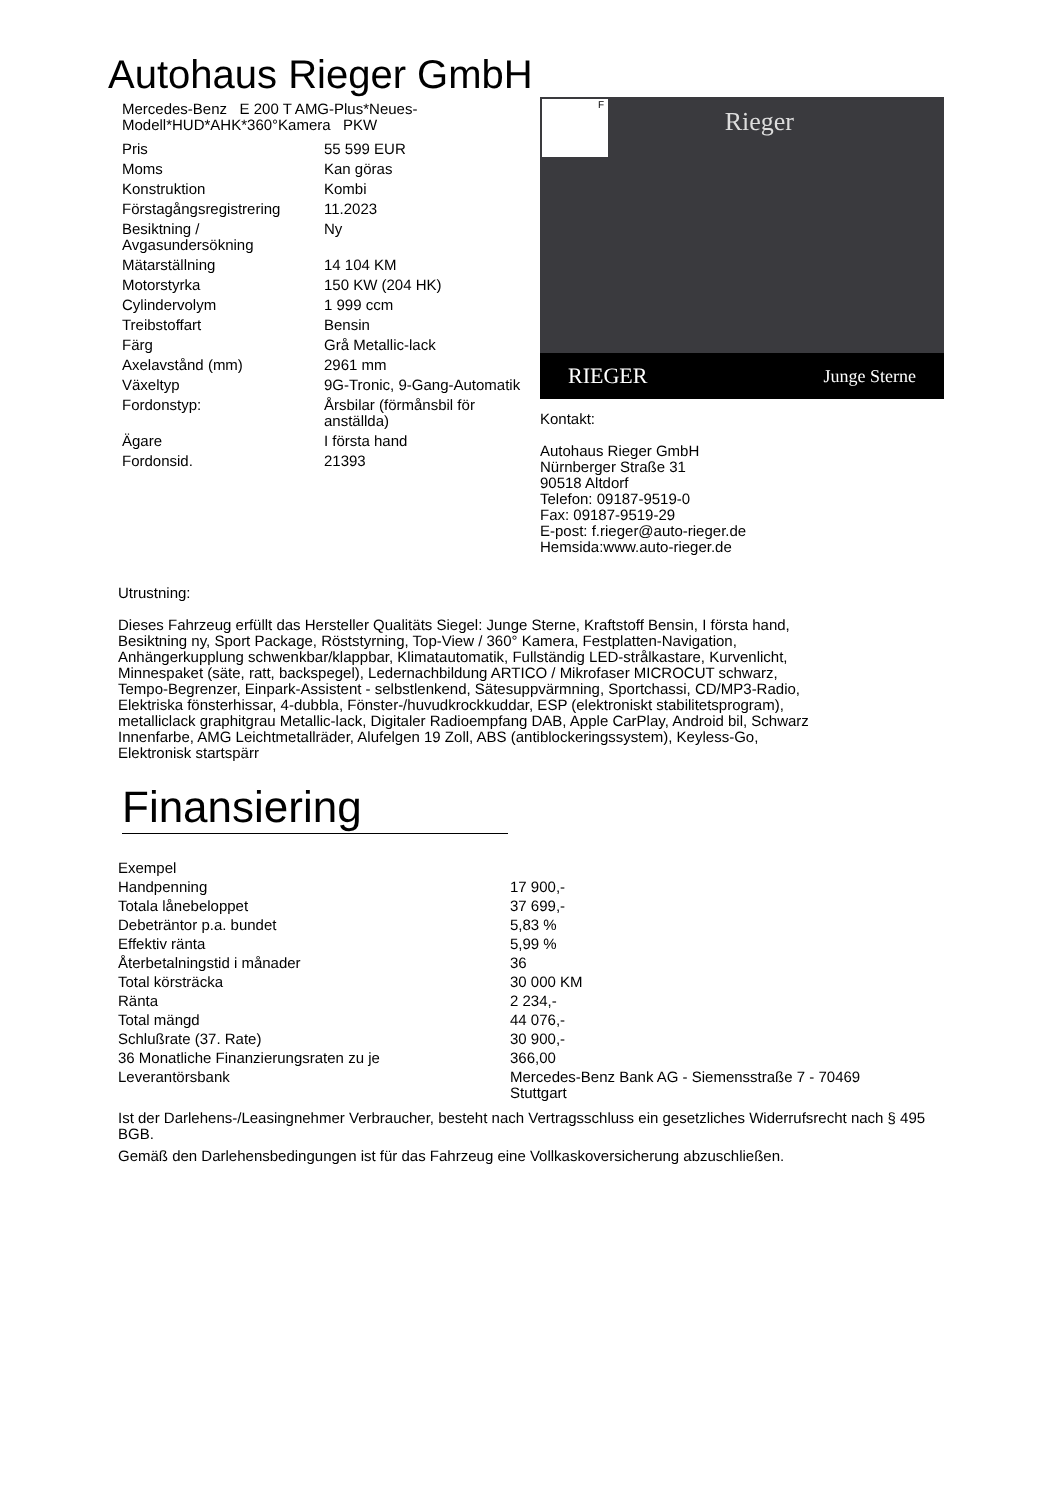Autohaus Rieger GmbH
Mercedes-Benz E 200 T AMG-Plus*Neues-Modell*HUD*AHK*360°Kamera PKW
| Pris | 55 599 EUR |
| Moms | Kan göras |
| Konstruktion | Kombi |
| Förstagångsregistrering | 11.2023 |
| Besiktning / Avgasundersökning | Ny |
| Mätarställning | 14 104 KM |
| Motorstyrka | 150 KW (204 HK) |
| Cylindervolym | 1 999 ccm |
| Treibstoffart | Bensin |
| Färg | Grå Metallic-lack |
| Axelavstånd (mm) | 2961 mm |
| Växeltyp | 9G-Tronic, 9-Gang-Automatik |
| Fordonstyp: | Årsbilar (förmånsbil för anställda) |
| Ägare | I första hand |
| Fordonsid. | 21393 |
Rieger
F
RIEGER Junge Sterne
Kontakt:
Autohaus Rieger GmbH
Nürnberger Straße 31
90518 Altdorf
Telefon: 09187-9519-0
Fax: 09187-9519-29
E-post: f.rieger@auto-rieger.de
Hemsida:www.auto-rieger.de
Utrustning:
Dieses Fahrzeug erfüllt das Hersteller Qualitäts Siegel: Junge Sterne, Kraftstoff Bensin, I första hand, Besiktning ny, Sport Package, Röststyrning, Top-View / 360° Kamera, Festplatten-Navigation, Anhängerkupplung schwenkbar/klappbar, Klimatautomatik, Fullständig LED-strålkastare, Kurvenlicht, Minnespaket (säte, ratt, backspegel), Ledernachbildung ARTICO / Mikrofaser MICROCUT schwarz, Tempo-Begrenzer, Einpark-Assistent - selbstlenkend, Sätesuppvärmning, Sportchassi, CD/MP3-Radio, Elektriska fönsterhissar, 4-dubbla, Fönster-/huvudkrockkuddar, ESP (elektroniskt stabilitetsprogram), metalliclack graphitgrau Metallic-lack, Digitaler Radioempfang DAB, Apple CarPlay, Android bil, Schwarz Innenfarbe, AMG Leichtmetallräder, Alufelgen 19 Zoll, ABS (antiblockeringssystem), Keyless-Go, Elektronisk startspärr
Finansiering
| Exempel | |
| Handpenning | 17 900,- |
| Totala lånebeloppet | 37 699,- |
| Debeträntor p.a. bundet | 5,83 % |
| Effektiv ränta | 5,99 % |
| Återbetalningstid i månader | 36 |
| Total körsträcka | 30 000 KM |
| Ränta | 2 234,- |
| Total mängd | 44 076,- |
| Schlußrate (37. Rate) | 30 900,- |
| 36 Monatliche Finanzierungsraten zu je | 366,00 |
| Leverantörsbank | Mercedes-Benz Bank AG - Siemensstraße 7 - 70469 Stuttgart |
Ist der Darlehens-/Leasingnehmer Verbraucher, besteht nach Vertragsschluss ein gesetzliches Widerrufsrecht nach § 495 BGB.
Gemäß den Darlehensbedingungen ist für das Fahrzeug eine Vollkaskoversicherung abzuschließen.